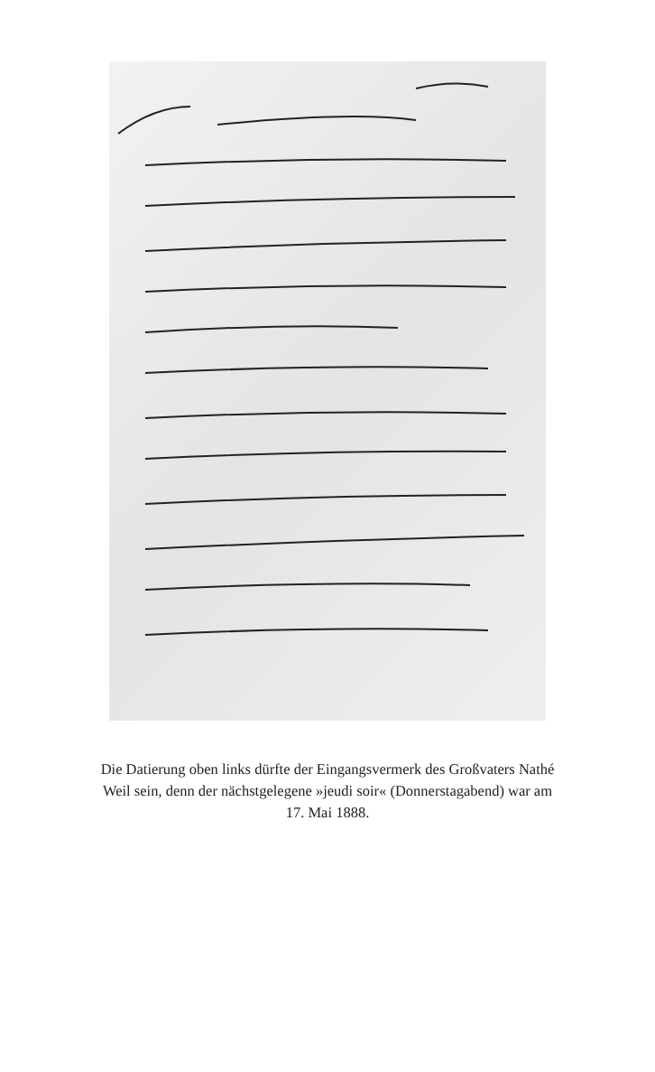Die Datierung oben links dürfte der Eingangsvermerk des Großvaters Nathé Weil sein, denn der nächstgelegene »jeudi soir« (Donnerstagabend) war am 17. Mai 1888.